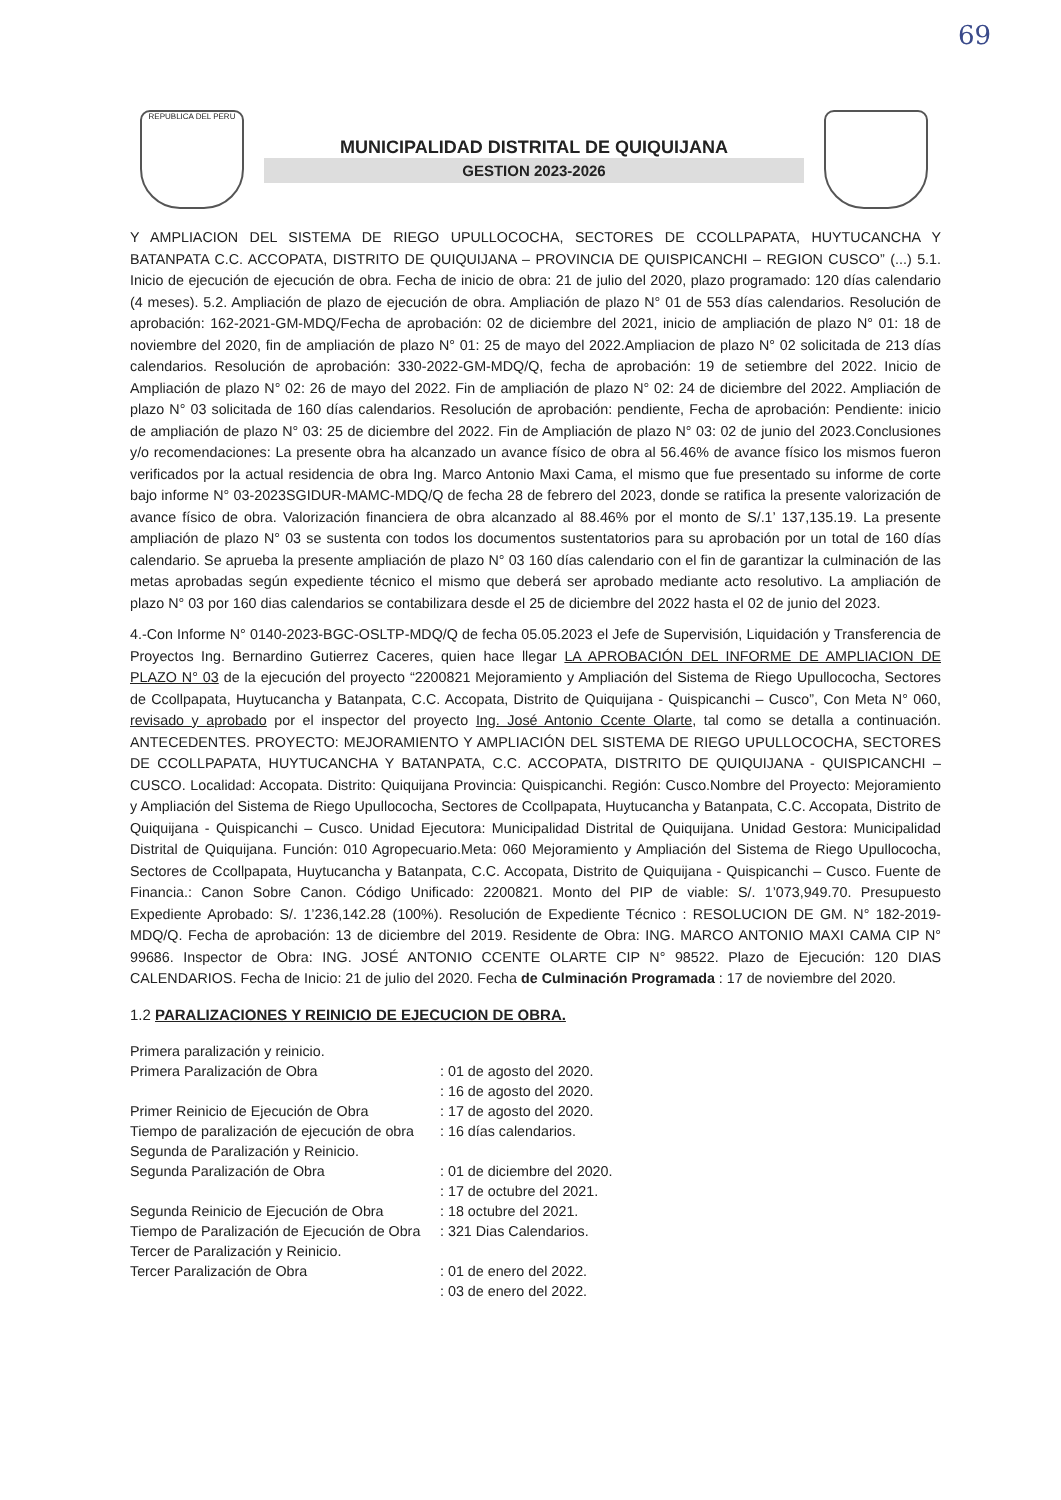69
REPUBLICA DEL PERU
MUNICIPALIDAD DISTRITAL DE QUIQUIJANA
GESTION 2023-2026
Y AMPLIACION DEL SISTEMA DE RIEGO UPULLOCOCHA, SECTORES DE CCOLLPAPATA, HUYTUCANCHA Y BATANPATA C.C. ACCOPATA, DISTRITO DE QUIQUIJANA – PROVINCIA DE QUISPICANCHI – REGION CUSCO” (...) 5.1. Inicio de ejecución de ejecución de obra. Fecha de inicio de obra: 21 de julio del 2020, plazo programado: 120 días calendario (4 meses). 5.2. Ampliación de plazo de ejecución de obra. Ampliación de plazo N° 01 de 553 días calendarios. Resolución de aprobación: 162-2021-GM-MDQ/Fecha de aprobación: 02 de diciembre del 2021, inicio de ampliación de plazo N° 01: 18 de noviembre del 2020, fin de ampliación de plazo N° 01: 25 de mayo del 2022.Ampliacion de plazo N° 02 solicitada de 213 días calendarios. Resolución de aprobación: 330-2022-GM-MDQ/Q, fecha de aprobación: 19 de setiembre del 2022. Inicio de Ampliación de plazo N° 02: 26 de mayo del 2022. Fin de ampliación de plazo N° 02: 24 de diciembre del 2022. Ampliación de plazo N° 03 solicitada de 160 días calendarios. Resolución de aprobación: pendiente, Fecha de aprobación: Pendiente: inicio de ampliación de plazo N° 03: 25 de diciembre del 2022. Fin de Ampliación de plazo N° 03: 02 de junio del 2023.Conclusiones y/o recomendaciones: La presente obra ha alcanzado un avance físico de obra al 56.46% de avance físico los mismos fueron verificados por la actual residencia de obra Ing. Marco Antonio Maxi Cama, el mismo que fue presentado su informe de corte bajo informe N° 03-2023SGIDUR-MAMC-MDQ/Q de fecha 28 de febrero del 2023, donde se ratifica la presente valorización de avance físico de obra. Valorización financiera de obra alcanzado al 88.46% por el monto de S/.1’ 137,135.19. La presente ampliación de plazo N° 03 se sustenta con todos los documentos sustentatorios para su aprobación por un total de 160 días calendario. Se aprueba la presente ampliación de plazo N° 03 160 días calendario con el fin de garantizar la culminación de las metas aprobadas según expediente técnico el mismo que deberá ser aprobado mediante acto resolutivo. La ampliación de plazo N° 03 por 160 dias calendarios se contabilizara desde el 25 de diciembre del 2022 hasta el 02 de junio del 2023.
4.-Con Informe N° 0140-2023-BGC-OSLTP-MDQ/Q de fecha 05.05.2023 el Jefe de Supervisión, Liquidación y Transferencia de Proyectos Ing. Bernardino Gutierrez Caceres, quien hace llegar LA APROBACIÓN DEL INFORME DE AMPLIACION DE PLAZO N° 03 de la ejecución del proyecto “2200821 Mejoramiento y Ampliación del Sistema de Riego Upullococha, Sectores de Ccollpapata, Huytucancha y Batanpata, C.C. Accopata, Distrito de Quiquijana - Quispicanchi – Cusco”, Con Meta N° 060, revisado y aprobado por el inspector del proyecto Ing. José Antonio Ccente Olarte, tal como se detalla a continuación. ANTECEDENTES. PROYECTO: MEJORAMIENTO Y AMPLIACIÓN DEL SISTEMA DE RIEGO UPULLOCOCHA, SECTORES DE CCOLLPAPATA, HUYTUCANCHA Y BATANPATA, C.C. ACCOPATA, DISTRITO DE QUIQUIJANA - QUISPICANCHI – CUSCO. Localidad: Accopata. Distrito: Quiquijana Provincia: Quispicanchi. Región: Cusco.Nombre del Proyecto: Mejoramiento y Ampliación del Sistema de Riego Upullococha, Sectores de Ccollpapata, Huytucancha y Batanpata, C.C. Accopata, Distrito de Quiquijana - Quispicanchi – Cusco. Unidad Ejecutora: Municipalidad Distrital de Quiquijana. Unidad Gestora: Municipalidad Distrital de Quiquijana. Función: 010 Agropecuario.Meta: 060 Mejoramiento y Ampliación del Sistema de Riego Upullococha, Sectores de Ccollpapata, Huytucancha y Batanpata, C.C. Accopata, Distrito de Quiquijana - Quispicanchi – Cusco. Fuente de Financia.: Canon Sobre Canon. Código Unificado: 2200821. Monto del PIP de viable: S/. 1’073,949.70. Presupuesto Expediente Aprobado: S/. 1’236,142.28 (100%). Resolución de Expediente Técnico : RESOLUCION DE GM. N° 182-2019-MDQ/Q. Fecha de aprobación: 13 de diciembre del 2019. Residente de Obra: ING. MARCO ANTONIO MAXI CAMA CIP N° 99686. Inspector de Obra: ING. JOSÉ ANTONIO CCENTE OLARTE CIP N° 98522. Plazo de Ejecución: 120 DIAS CALENDARIOS. Fecha de Inicio: 21 de julio del 2020. Fecha de Culminación Programada : 17 de noviembre del 2020.
1.2 PARALIZACIONES Y REINICIO DE EJECUCION DE OBRA.
Primera paralización y reinicio.
Primera Paralización de Obra
: 01 de agosto del 2020.
: 16 de agosto del 2020.
Primer Reinicio de Ejecución de Obra
: 17 de agosto del 2020.
Tiempo de paralización de ejecución de obra
: 16 días calendarios.
Segunda de Paralización y Reinicio.
Segunda Paralización de Obra
: 01 de diciembre del 2020.
: 17 de octubre del 2021.
Segunda Reinicio de Ejecución de Obra
: 18 octubre del 2021.
Tiempo de Paralización de Ejecución de Obra
: 321 Dias Calendarios.
Tercer de Paralización y Reinicio.
Tercer Paralización de Obra
: 01 de enero del 2022.
: 03 de enero del 2022.